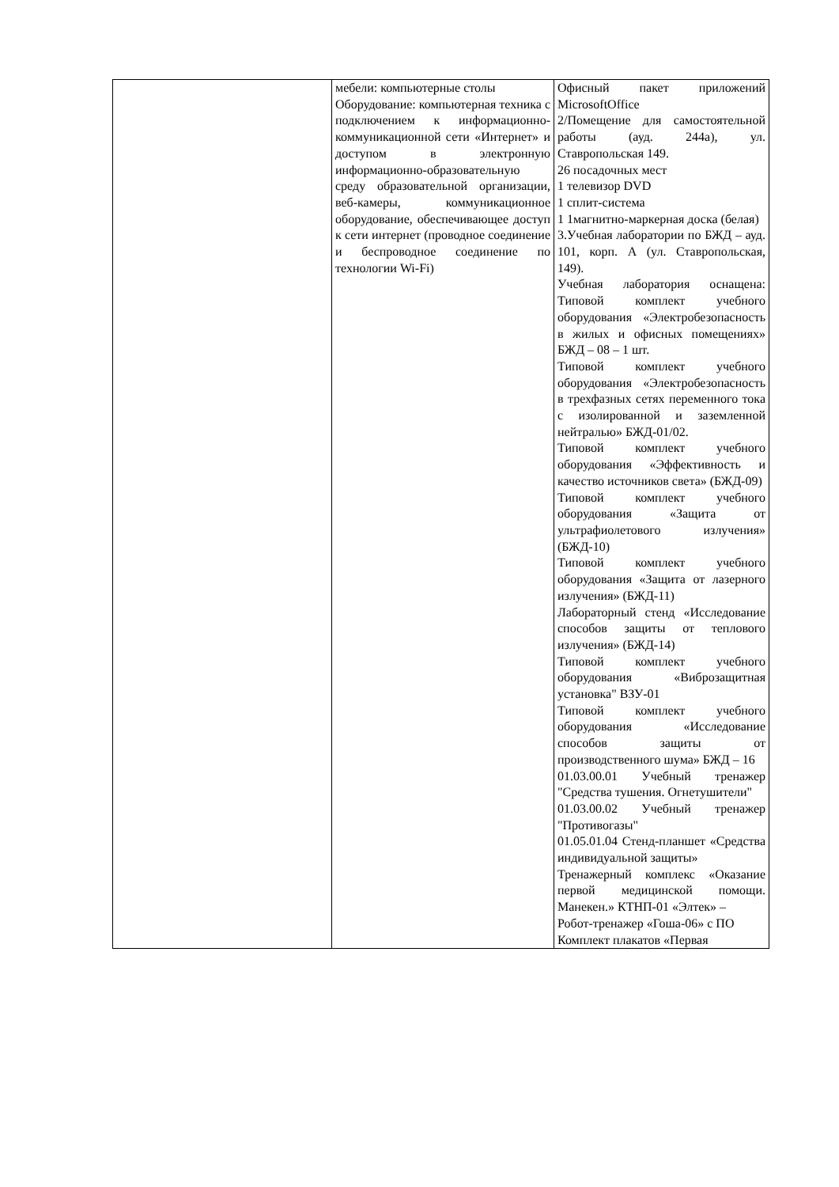| | мебели: компьютерные столы Оборудование: компьютерная техника с подключением к информационно-коммуникационной сети «Интернет» и доступом в электронную информационно-образовательную среду образовательной организации, веб-камеры, коммуникационное оборудование, обеспечивающее доступ к сети интернет (проводное соединение и беспроводное соединение по технологии Wi-Fi) | Офисный пакет приложений MicrosoftOffice 2/Помещение для самостоятельной работы (ауд. 244а), ул. Ставропольская 149. 26 посадочных мест 1 телевизор DVD 1 сплит-система 1 1магнитно-маркерная доска (белая) 3.Учебная лаборатории по БЖД – ауд. 101, корп. А (ул. Ставропольская, 149). Учебная лаборатория оснащена: Типовой комплект учебного оборудования «Электробезопасность в жилых и офисных помещениях» БЖД – 08 – 1 шт. Типовой комплект учебного оборудования «Электробезопасность в трехфазных сетях переменного тока с изолированной и заземленной нейтралью» БЖД-01/02. Типовой комплект учебного оборудования «Эффективность и качество источников света» (БЖД-09) Типовой комплект учебного оборудования «Защита от ультрафиолетового излучения» (БЖД-10) Типовой комплект учебного оборудования «Защита от лазерного излучения» (БЖД-11) Лабораторный стенд «Исследование способов защиты от теплового излучения» (БЖД-14) Типовой комплект учебного оборудования «Виброзащитная установка" ВЗУ-01 Типовой комплект учебного оборудования «Исследование способов защиты от производственного шума» БЖД – 16 01.03.00.01 Учебный тренажер "Средства тушения. Огнетушители" 01.03.00.02 Учебный тренажер "Противогазы" 01.05.01.04 Стенд-планшет «Средства индивидуальной защиты» Тренажерный комплекс «Оказание первой медицинской помощи. Манекен.» КТНП-01 «Элтек» – Робот-тренажер «Гоша-06» с ПО Комплект плакатов «Первая |